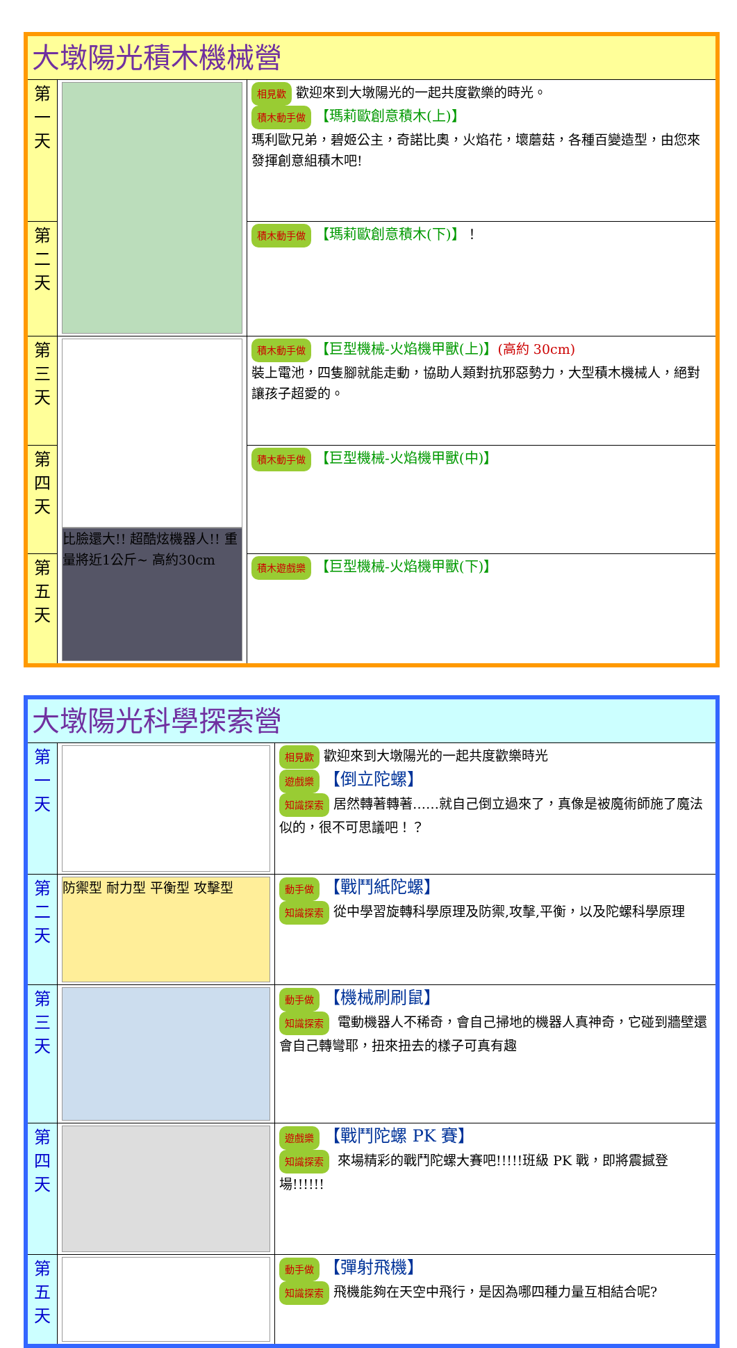| 大墩陽光積木機械營 | | |
| 第 一 天 | | 相見歡 歡迎來到大墩陽光的一起共度歡樂的時光。 積木動手做 【瑪莉歐創意積木(上)】 瑪利歐兄弟，碧姬公主，奇諾比奧，火焰花，壞蘑菇，各種百變造型，由您來發揮創意組積木吧! |
| 第 二 天 | | 積木動手做 【瑪莉歐創意積木(下)】 ！ |
| 第 三 天 | 比臉還大!! 超酷炫機器人!! 重量將近1公斤~ 高約30cm | 積木動手做 【巨型機械-火焰機甲獸(上)】 (高約 30cm) 裝上電池，四隻腳就能走動，協助人類對抗邪惡勢力，大型積木機械人，絕對讓孩子超愛的。 |
| 第 四 天 | | 積木動手做 【巨型機械-火焰機甲獸(中)】 |
| 第 五 天 | | 積木遊戲樂 【巨型機械-火焰機甲獸(下)】 |
| 大墩陽光科學探索營 | | |
| 第 一 天 | | 相見歡 歡迎來到大墩陽光的一起共度歡樂時光 遊戲樂 【倒立陀螺】 知識探索 居然轉著轉著……就自己倒立過來了，真像是被魔術師施了魔法似的，很不可思議吧！？ |
| 第 二 天 | 防禦型 耐力型 平衡型 攻擊型 | 動手做 【戰鬥紙陀螺】 知識探索 從中學習旋轉科學原理及防禦,攻擊,平衡，以及陀螺科學原理 |
| 第 三 天 | | 動手做 【機械刷刷鼠】 知識探索 電動機器人不稀奇，會自己掃地的機器人真神奇，它碰到牆壁還會自己轉彎耶，扭來扭去的樣子可真有趣 |
| 第 四 天 | | 遊戲樂 【戰鬥陀螺 PK 賽】 知識探索 來場精彩的戰鬥陀螺大賽吧!!!!!班級 PK 戰，即將震撼登場!!!!!! |
| 第 五 天 | | 動手做 【彈射飛機】 知識探索 飛機能夠在天空中飛行，是因為哪四種力量互相結合呢? |